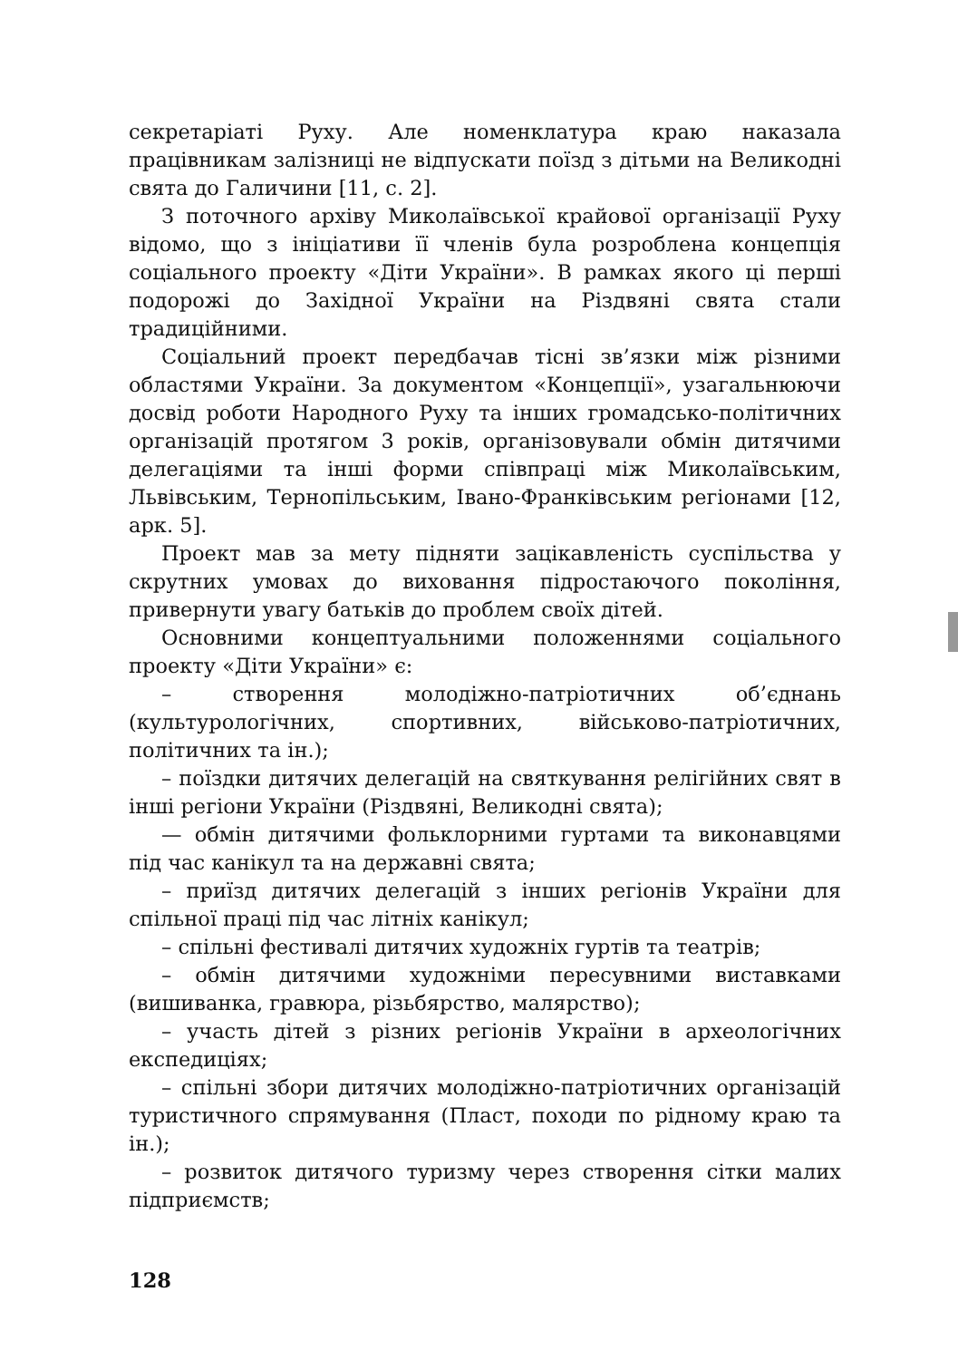секретаріаті Руху. Але номенклатура краю наказала працівникам залізниці не відпускати поїзд з дітьми на Великодні свята до Галичини [11, с. 2].
З поточного архіву Миколаївської крайової організації Руху відомо, що з ініціативи її членів була розроблена концепція соціального проекту «Діти України». В рамках якого ці перші подорожі до Західної України на Різдвяні свята стали традиційними.
Соціальний проект передбачав тісні зв’язки між різними областями України. За документом «Концепції», узагальнюючи досвід роботи Народного Руху та інших громадсько-політичних організацій протягом 3 років, організовували обмін дитячими делегаціями та інші форми співпраці між Миколаївським, Львівським, Тернопільським, Івано-Франківським регіонами [12, арк. 5].
Проект мав за мету підняти зацікавленість суспільства у скрутних умовах до виховання підростаючого покоління, привернути увагу батьків до проблем своїх дітей.
Основними концептуальними положеннями соціального проекту «Діти України» є:
– створення молодіжно-патріотичних об’єднань (культурологічних, спортивних, військово-патріотичних, політичних та ін.);
– поїздки дитячих делегацій на святкування релігійних свят в інші регіони України (Різдвяні, Великодні свята);
— обмін дитячими фольклорними гуртами та виконавцями під час канікул та на державні свята;
– приїзд дитячих делегацій з інших регіонів України для спільної праці під час літніх канікул;
– спільні фестивалі дитячих художніх гуртів та театрів;
– обмін дитячими художніми пересувними виставками (вишиванка, гравюра, різьбярство, малярство);
– участь дітей з різних регіонів України в археологічних експедиціях;
– спільні збори дитячих молодіжно-патріотичних організацій туристичного спрямування (Пласт, походи по рідному краю та ін.);
– розвиток дитячого туризму через створення сітки малих підприємств;
128